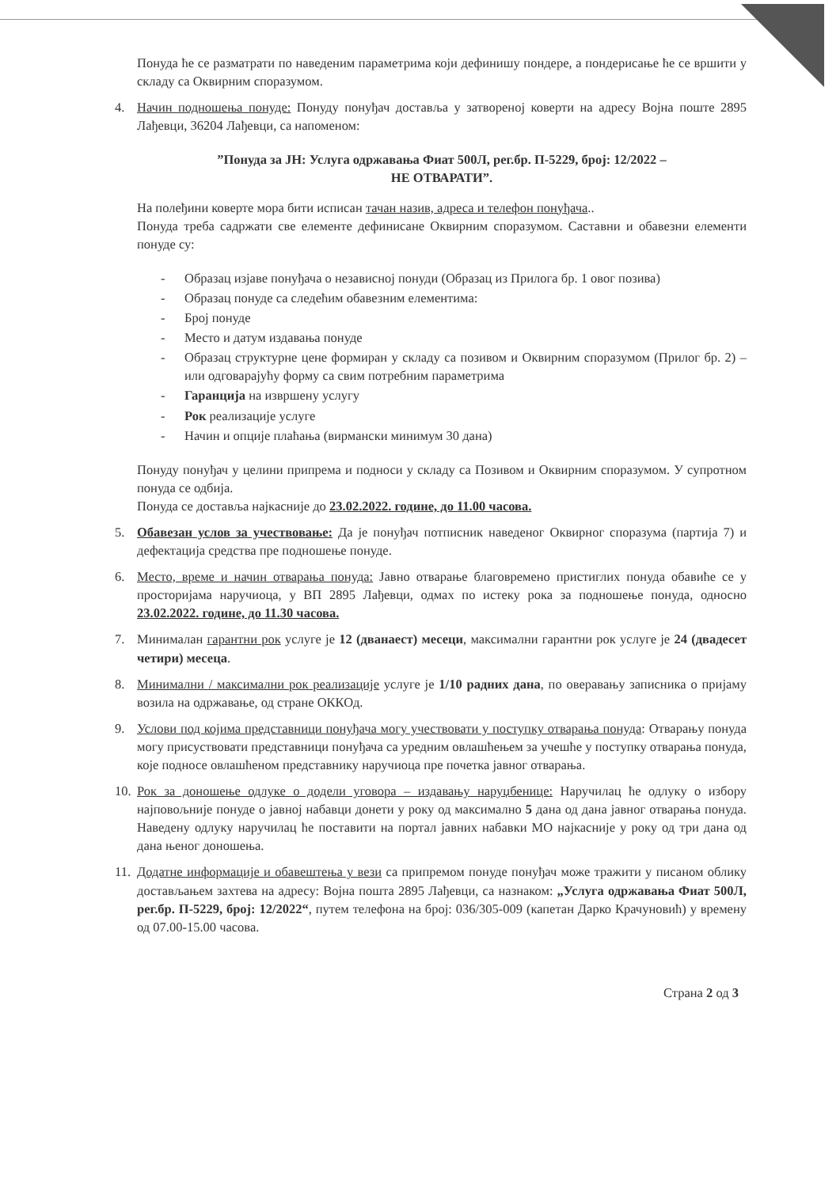Понуда ће се разматрати по наведеним параметрима који дефинишу пондере, а пондерисање ће се вршити у складу са Оквирним споразумом.
4. Начин подношења понуде: Понуду понуђач доставља у затвореној коверти на адресу Војна поште 2895 Лађевци, 36204 Лађевци, са напоменом:
”Понуда за ЈН: Услуга одржавања Фиат 500Л, рег.бр. П-5229, број: 12/2022 –
НЕ ОТВАРАТИ”.
На полеђини коверте мора бити исписан тачан назив, адреса и телефон понуђача..
Понуда треба садржати све елементе дефинисане Оквирним споразумом. Саставни и обавезни елементи понуде су:
- Образац изјаве понуђача о независној понуди (Образац из Прилога бр. 1 овог позива)
- Образац понуде са следећим обавезним елементима:
- Број понуде
- Место и датум издавања понуде
- Образац структурне цене формиран у складу са позивом и Оквирним споразумом (Прилог бр. 2) – или одговарајућу форму са свим потребним параметрима
- Гаранција на извршену услугу
- Рок реализације услуге
- Начин и опције плаћања (вирмански минимум 30 дана)
Понуду понуђач у целини припрема и подноси у складу са Позивом и Оквирним споразумом. У супротном понуда се одбија.
Понуда се доставља најкасније до 23.02.2022. године, до 11.00 часова.
5. Обавезан услов за учествовање: Да је понуђач потписник наведеног Оквирног споразума (партија 7) и дефектација средства пре подношење понуде.
6. Место, време и начин отварања понуда: Јавно отварање благовремено пристиглих понуда обавиће се у просторијама наручиоца, у ВП 2895 Лађевци, одмах по истеку рока за подношење понуда, односно 23.02.2022. године, до 11.30 часова.
7. Минималан гарантни рок услуге је 12 (дванаест) месеци, максимални гарантни рок услуге је 24 (двадесет четири) месеца.
8. Минимални / максимални рок реализације услуге је 1/10 радних дана, по оверавању записника о пријаму возила на одржавање, од стране ОККОд.
9. Услови под којима представници понуђача могу учествовати у поступку отварања понуда: Отварању понуда могу присуствовати представници понуђача са уредним овлашћењем за учешће у поступку отварања понуда, које подносе овлашћеном представнику наручиоца пре почетка јавног отварања.
10. Рок за доношење одлуке о додели уговора – издавању наруџбенице: Наручилац ће одлуку о избору најповољније понуде о јавној набавци донети у року од максимално 5 дана од дана јавног отварања понуда. Наведену одлуку наручилац ће поставити на портал јавних набавки МО најкасније у року од три дана од дана њеног доношења.
11. Додатне информације и обавештења у вези са припремом понуде понуђач може тражити у писаном облику достављањем захтева на адресу: Војна пошта 2895 Лађевци, са назнаком: „Услуга одржавања Фиат 500Л, рег.бр. П-5229, број: 12/2022“, путем телефона на број: 036/305-009 (капетан Дарко Крачуновић) у времену од 07.00-15.00 часова.
Страна 2 од 3